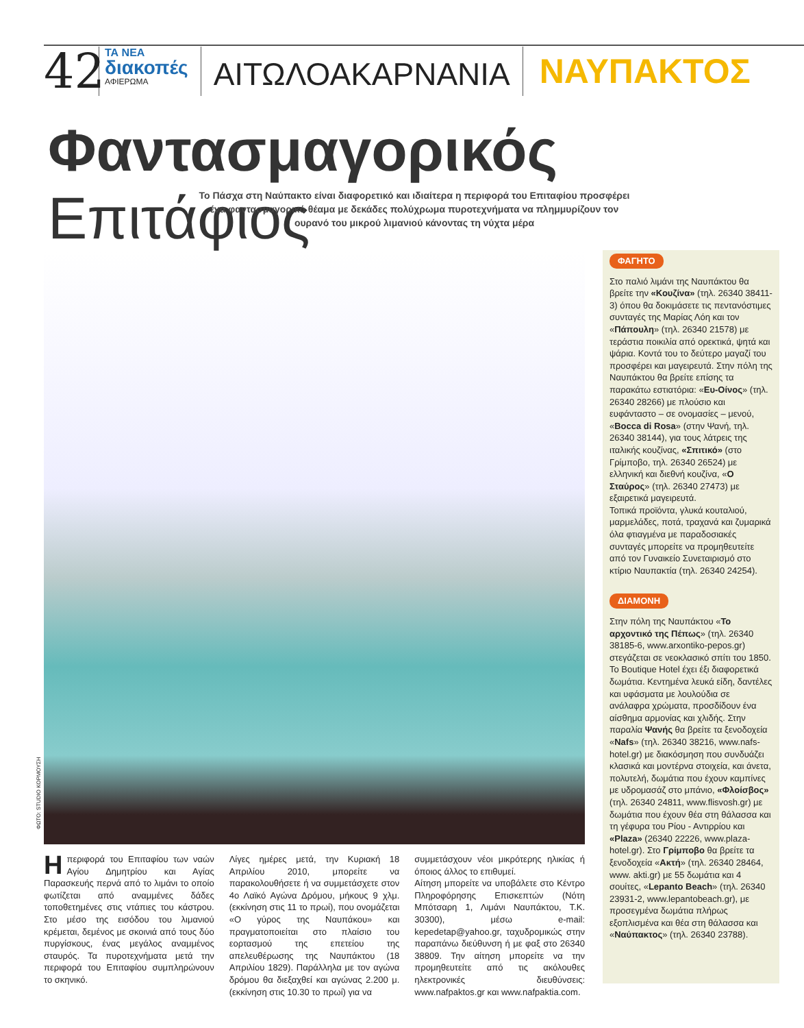42
ΤΑ ΝΕΑ
διακοπές
ΑΦΙΕΡΩΜΑ
ΑΙΤΩΛΟΑΚΑΡΝΑΝΙΑ
ΝΑΥΠΑΚΤΟΣ
Φαντασμαγορικός Επιτάφιος
Το Πάσχα στη Ναύπακτο είναι διαφορετικό και ιδιαίτερα η περιφορά του Επιταφίου προσφέρει ένα φαντασμαγορικό θέαμα με δεκάδες πολύχρωμα πυροτεχνήματα να πλημμυρίζουν τον ουρανό του μικρού λιμανιού κάνοντας τη νύχτα μέρα
ΦΩΤΟ: STUDIO ΚΟΡΜΟΥΣΗ
Η περιφορά του Επιταφίου των ναών Αγίου Δημητρίου και Αγίας Παρασκευής περνά από το λιμάνι το οποίο φωτίζεται από αναμμένες δάδες τοποθετημένες στις ντάπιες του κάστρου. Στο μέσο της εισόδου του λιμανιού κρέμεται, δεμένος με σκοινιά από τους δύο πυργίσκους, ένας μεγάλος αναμμένος σταυρός. Τα πυροτεχνήματα μετά την περιφορά του Επιταφίου συμπληρώνουν το σκηνικό.
Λίγες ημέρες μετά, την Κυριακή 18 Απριλίου 2010, μπορείτε να παρακολουθήσετε ή να συμμετάσχετε στον 4ο Λαϊκό Αγώνα Δρόμου, μήκους 9 χλμ. (εκκίνηση στις 11 το πρωί), που ονομάζεται «Ο γύρος της Ναυπάκου» και πραγματοποιείται στο πλαίσιο του εορτασμού της επετείου της απελευθέρωσης της Ναυπάκτου (18 Απριλίου 1829). Παράλληλα με τον αγώνα δρόμου θα διεξαχθεί και αγώνας 2.200 μ. (εκκίνηση στις 10.30 το πρωί) για να
συμμετάσχουν νέοι μικρότερης ηλικίας ή όποιος άλλος το επιθυμεί.
Αίτηση μπορείτε να υποβάλετε στο Κέντρο Πληροφόρησης Επισκεπτών (Νότη Μπότσαρη 1, Λιμάνι Ναυπάκτου, Τ.Κ. 30300), μέσω e-mail: kepedetap@yahoo.gr, ταχυδρομικώς στην παραπάνω διεύθυνση ή με φαξ στο 26340 38809. Την αίτηση μπορείτε να την προμηθευτείτε από τις ακόλουθες ηλεκτρονικές διευθύνσεις: www.nafpaktos.gr και www.nafpaktia.com.
ΦΑΓΗΤΟ
Στο παλιό λιμάνι της Ναυπάκτου θα βρείτε την «Κουζίνα» (τηλ. 26340 38411-3) όπου θα δοκιμάσετε τις πεντανόστιμες συνταγές της Μαρίας Λόη και τον «Πάπουλη» (τηλ. 26340 21578) με τεράστια ποικιλία από ορεκτικά, ψητά και ψάρια. Κοντά του το δεύτερο μαγαζί του προσφέρει και μαγειρευτά. Στην πόλη της Ναυπάκτου θα βρείτε επίσης τα παρακάτω εστιατόρια: «Ευ-Οίνος» (τηλ. 26340 28266) με πλούσιο και ευφάνταστο – σε ονομασίες – μενού, «Bocca di Rosa» (στην Ψανή, τηλ. 26340 38144), για τους λάτρεις της ιταλικής κουζίνας, «Σπιτικό» (στο Γρίμποβο, τηλ. 26340 26524) με ελληνική και διεθνή κουζίνα, «Ο Σταύρος» (τηλ. 26340 27473) με εξαιρετικά μαγειρευτά.
Τοπικά προϊόντα, γλυκά κουταλιού, μαρμελάδες, ποτά, τραχανά και ζυμαρικά όλα φτιαγμένα με παραδοσιακές συνταγές μπορείτε να προμηθευτείτε από τον Γυναικείο Συνεταιρισμό στο κτίριο Ναυπακτία (τηλ. 26340 24254).
ΔΙΑΜΟΝΗ
Στην πόλη της Ναυπάκτου «Το αρχοντικό της Πέπως» (τηλ. 26340 38185-6, www.arxontiko-pepos.gr) στεγάζεται σε νεοκλασικό σπίτι του 1850. Το Boutique Hotel έχει έξι διαφορετικά δωμάτια. Κεντημένα λευκά είδη, δαντέλες και υφάσματα με λουλούδια σε ανάλαφρα χρώματα, προσδίδουν ένα αίσθημα αρμονίας και χλιδής. Στην παραλία Ψανής θα βρείτε τα ξενοδοχεία «Nafs» (τηλ. 26340 38216, www.nafs-hotel.gr) με διακόσμηση που συνδυάζει κλασικά και μοντέρνα στοιχεία, και άνετα, πολυτελή, δωμάτια που έχουν καμπίνες με υδρομασάζ στο μπάνιο, «Φλοίσβος» (τηλ. 26340 24811, www.flisvosh.gr) με δωμάτια που έχουν θέα στη θάλασσα και τη γέφυρα του Ρίου - Αντιρρίου και «Plaza» (26340 22226, www.plaza-hotel.gr). Στο Γρίμποβο θα βρείτε τα ξενοδοχεία «Ακτή» (τηλ. 26340 28464, www. akti.gr) με 55 δωμάτια και 4 σουίτες, «Lepanto Beach» (τηλ. 26340 23931-2, www.lepantobeach.gr), με προσεγμένα δωμάτια πλήρως εξοπλισμένα και θέα στη θάλασσα και «Ναύπακτος» (τηλ. 26340 23788).